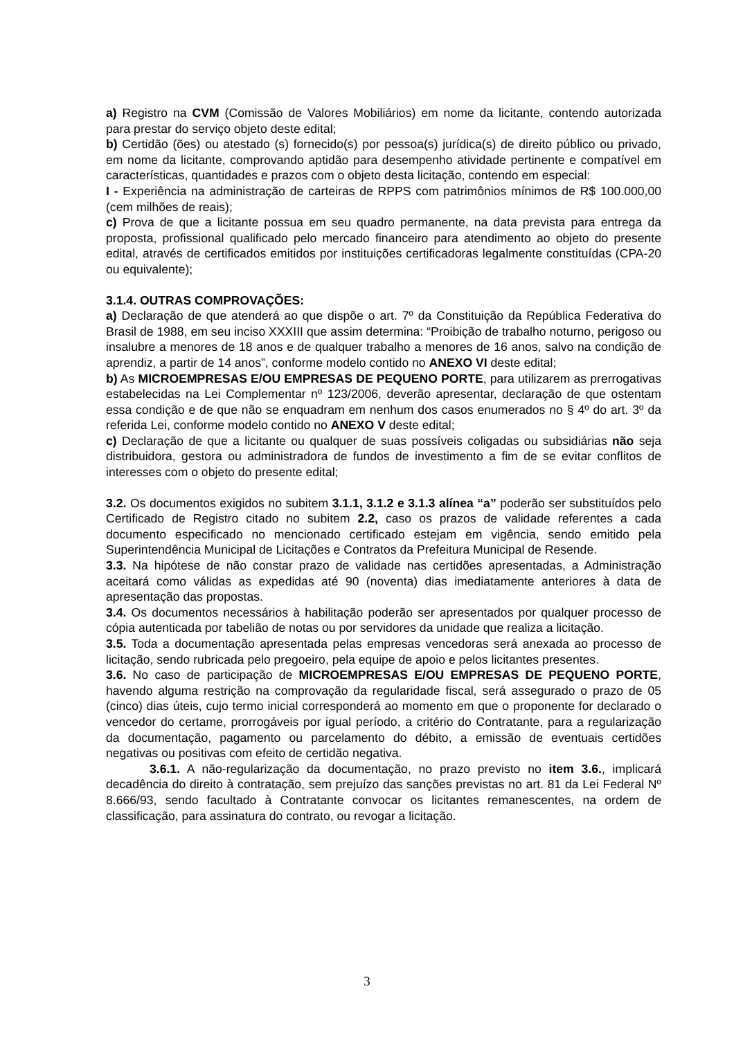a) Registro na CVM (Comissão de Valores Mobiliários) em nome da licitante, contendo autorizada para prestar do serviço objeto deste edital;
b) Certidão (ões) ou atestado (s) fornecido(s) por pessoa(s) jurídica(s) de direito público ou privado, em nome da licitante, comprovando aptidão para desempenho atividade pertinente e compatível em características, quantidades e prazos com o objeto desta licitação, contendo em especial:
I - Experiência na administração de carteiras de RPPS com patrimônios mínimos de R$ 100.000,00 (cem milhões de reais);
c) Prova de que a licitante possua em seu quadro permanente, na data prevista para entrega da proposta, profissional qualificado pelo mercado financeiro para atendimento ao objeto do presente edital, através de certificados emitidos por instituições certificadoras legalmente constituídas (CPA-20 ou equivalente);
3.1.4. OUTRAS COMPROVAÇÕES:
a) Declaração de que atenderá ao que dispõe o art. 7º da Constituição da República Federativa do Brasil de 1988, em seu inciso XXXIII que assim determina: “Proibição de trabalho noturno, perigoso ou insalubre a menores de 18 anos e de qualquer trabalho a menores de 16 anos, salvo na condição de aprendiz, a partir de 14 anos”, conforme modelo contido no ANEXO VI deste edital;
b) As MICROEMPRESAS E/OU EMPRESAS DE PEQUENO PORTE, para utilizarem as prerrogativas estabelecidas na Lei Complementar nº 123/2006, deverão apresentar, declaração de que ostentam essa condição e de que não se enquadram em nenhum dos casos enumerados no § 4º do art. 3º da referida Lei, conforme modelo contido no ANEXO V deste edital;
c) Declaração de que a licitante ou qualquer de suas possíveis coligadas ou subsidiárias não seja distribuidora, gestora ou administradora de fundos de investimento a fim de se evitar conflitos de interesses com o objeto do presente edital;
3.2. Os documentos exigidos no subitem 3.1.1, 3.1.2 e 3.1.3 alínea “a” poderão ser substituídos pelo Certificado de Registro citado no subitem 2.2, caso os prazos de validade referentes a cada documento especificado no mencionado certificado estejam em vigência, sendo emitido pela Superintendência Municipal de Licitações e Contratos da Prefeitura Municipal de Resende.
3.3. Na hipótese de não constar prazo de validade nas certidões apresentadas, a Administração aceitará como válidas as expedidas até 90 (noventa) dias imediatamente anteriores à data de apresentação das propostas.
3.4. Os documentos necessários à habilitação poderão ser apresentados por qualquer processo de cópia autenticada por tabelião de notas ou por servidores da unidade que realiza a licitação.
3.5. Toda a documentação apresentada pelas empresas vencedoras será anexada ao processo de licitação, sendo rubricada pelo pregoeiro, pela equipe de apoio e pelos licitantes presentes.
3.6. No caso de participação de MICROEMPRESAS E/OU EMPRESAS DE PEQUENO PORTE, havendo alguma restrição na comprovação da regularidade fiscal, será assegurado o prazo de 05 (cinco) dias úteis, cujo termo inicial corresponderá ao momento em que o proponente for declarado o vencedor do certame, prorrogáveis por igual período, a critério do Contratante, para a regularização da documentação, pagamento ou parcelamento do débito, a emissão de eventuais certidões negativas ou positivas com efeito de certidão negativa.
3.6.1. A não-regularização da documentação, no prazo previsto no item 3.6., implicará decadência do direito à contratação, sem prejuízo das sanções previstas no art. 81 da Lei Federal Nº 8.666/93, sendo facultado à Contratante convocar os licitantes remanescentes, na ordem de classificação, para assinatura do contrato, ou revogar a licitação.
3